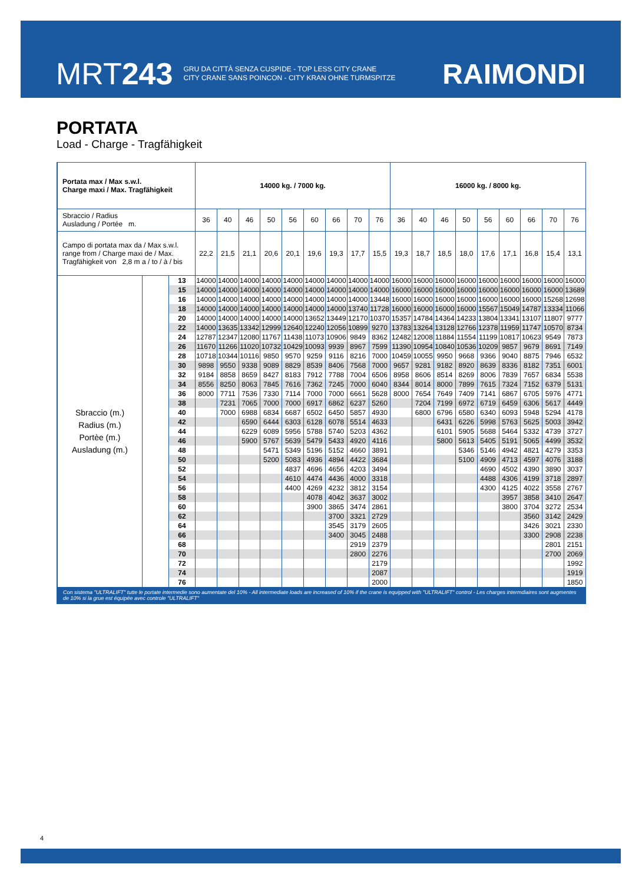MRT243
GRU DA CITTÀ SENZA CUSPIDE - TOP LESS CITY CRANE
CITY CRANE SANS POINCON - CITY KRAN OHNE TURMSPITZE
RAIMONDI
PORTATA
Load - Charge - Tragfähigkeit
| Portata max / Max s.w.l. Charge maxi / Max. Tragfähigkeit | | | 14000 kg. / 7000 kg. | | | | | | | | | 16000 kg. / 8000 kg. | | | | | | | | |
| Sbraccio / Radius Ausladung / Portée m. | | | 36 | 40 | 46 | 50 | 56 | 60 | 66 | 70 | 76 | 36 | 40 | 46 | 50 | 56 | 60 | 66 | 70 | 76 |
| Campo di portata max da / Max s.w.l. range from / Charge maxi de / Max. Tragfähigkeit von 2,8 m a / to / à / bis | | | 22,2 | 21,5 | 21,1 | 20,6 | 20,1 | 19,6 | 19,3 | 17,7 | 15,5 | 19,3 | 18,7 | 18,5 | 18,0 | 17,6 | 17,1 | 16,8 | 15,4 | 13,1 |
| Sbraccio (m.) Radius (m.) Portèe (m.) Ausladung (m.) | | 13 | 14000 | 14000 | 14000 | 14000 | 14000 | 14000 | 14000 | 14000 | 14000 | 16000 | 16000 | 16000 | 16000 | 16000 | 16000 | 16000 | 16000 | 16000 |
| | | 15 | 14000 | 14000 | 14000 | 14000 | 14000 | 14000 | 14000 | 14000 | 14000 | 16000 | 16000 | 16000 | 16000 | 16000 | 16000 | 16000 | 16000 | 13689 |
| | | 16 | 14000 | 14000 | 14000 | 14000 | 14000 | 14000 | 14000 | 14000 | 13448 | 16000 | 16000 | 16000 | 16000 | 16000 | 16000 | 16000 | 15268 | 12698 |
| | | 18 | 14000 | 14000 | 14000 | 14000 | 14000 | 14000 | 14000 | 13740 | 11728 | 16000 | 16000 | 16000 | 16000 | 15567 | 15049 | 14787 | 13334 | 11066 |
| | | 20 | 14000 | 14000 | 14000 | 14000 | 14000 | 13652 | 13449 | 12170 | 10370 | 15357 | 14784 | 14364 | 14233 | 13804 | 13341 | 13107 | 11807 | 9777 |
| | | 22 | 14000 | 13635 | 13342 | 12999 | 12640 | 12240 | 12056 | 10899 | 9270 | 13783 | 13264 | 13128 | 12766 | 12378 | 11959 | 11747 | 10570 | 8734 |
| | | 24 | 12787 | 12347 | 12080 | 11767 | 11438 | 11073 | 10906 | 9849 | 8362 | 12482 | 12008 | 11884 | 11554 | 11199 | 10817 | 10623 | 9549 | 7873 |
| | | 26 | 11670 | 11266 | 11020 | 10732 | 10429 | 10093 | 9939 | 8967 | 7599 | 11390 | 10954 | 10840 | 10536 | 10209 | 9857 | 9679 | 8691 | 7149 |
| | | 28 | 10718 | 10344 | 10116 | 9850 | 9570 | 9259 | 9116 | 8216 | 7000 | 10459 | 10055 | 9950 | 9668 | 9366 | 9040 | 8875 | 7946 | 6532 |
| | | 30 | 9898 | 9550 | 9338 | 9089 | 8829 | 8539 | 8406 | 7568 | 7000 | 9657 | 9281 | 9182 | 8920 | 8639 | 8336 | 8182 | 7351 | 6001 |
| | | 32 | 9184 | 8858 | 8659 | 8427 | 8183 | 7912 | 7788 | 7004 | 6506 | 8958 | 8606 | 8514 | 8269 | 8006 | 7839 | 7657 | 6834 | 5538 |
| | | 34 | 8556 | 8250 | 8063 | 7845 | 7616 | 7362 | 7245 | 7000 | 6040 | 8344 | 8014 | 8000 | 7899 | 7615 | 7324 | 7152 | 6379 | 5131 |
| | | 36 | 8000 | 7711 | 7536 | 7330 | 7114 | 7000 | 7000 | 6661 | 5628 | 8000 | 7654 | 7649 | 7409 | 7141 | 6867 | 6705 | 5976 | 4771 |
| | | 38 | | 7231 | 7065 | 7000 | 7000 | 6917 | 6862 | 6237 | 5260 | | 7204 | 7199 | 6972 | 6719 | 6459 | 6306 | 5617 | 4449 |
| | | 40 | | 7000 | 6988 | 6834 | 6687 | 6502 | 6450 | 5857 | 4930 | | 6800 | 6796 | 6580 | 6340 | 6093 | 5948 | 5294 | 4178 |
| | | 42 | | | 6590 | 6444 | 6303 | 6128 | 6078 | 5514 | 4633 | | | 6431 | 6226 | 5998 | 5763 | 5625 | 5003 | 3942 |
| | | 44 | | | 6229 | 6089 | 5956 | 5788 | 5740 | 5203 | 4362 | | | 6101 | 5905 | 5688 | 5464 | 5332 | 4739 | 3727 |
| | | 46 | | | 5900 | 5767 | 5639 | 5479 | 5433 | 4920 | 4116 | | | 5800 | 5613 | 5405 | 5191 | 5065 | 4499 | 3532 |
| | | 48 | | | | 5471 | 5349 | 5196 | 5152 | 4660 | 3891 | | | | 5346 | 5146 | 4942 | 4821 | 4279 | 3353 |
| | | 50 | | | | 5200 | 5083 | 4936 | 4894 | 4422 | 3684 | | | | 5100 | 4909 | 4713 | 4597 | 4076 | 3188 |
| | | 52 | | | | | 4837 | 4696 | 4656 | 4203 | 3494 | | | | | 4690 | 4502 | 4390 | 3890 | 3037 |
| | | 54 | | | | | 4610 | 4474 | 4436 | 4000 | 3318 | | | | | 4488 | 4306 | 4199 | 3718 | 2897 |
| | | 56 | | | | | 4400 | 4269 | 4232 | 3812 | 3154 | | | | | 4300 | 4125 | 4022 | 3558 | 2767 |
| | | 58 | | | | | | 4078 | 4042 | 3637 | 3002 | | | | | | 3957 | 3858 | 3410 | 2647 |
| | | 60 | | | | | | 3900 | 3865 | 3474 | 2861 | | | | | | 3800 | 3704 | 3272 | 2534 |
| | | 62 | | | | | | | 3700 | 3321 | 2729 | | | | | | | 3560 | 3142 | 2429 |
| | | 64 | | | | | | | 3545 | 3179 | 2605 | | | | | | | 3426 | 3021 | 2330 |
| | | 66 | | | | | | | 3400 | 3045 | 2488 | | | | | | | 3300 | 2908 | 2238 |
| | | 68 | | | | | | | | 2919 | 2379 | | | | | | | | 2801 | 2151 |
| | | 70 | | | | | | | | 2800 | 2276 | | | | | | | | 2700 | 2069 |
| | | 72 | | | | | | | | | 2179 | | | | | | | | | 1992 |
| | | 74 | | | | | | | | | 2087 | | | | | | | | | 1919 |
| | | 76 | | | | | | | | | 2000 | | | | | | | | | 1850 |
Con sistema "ULTRALIFT" tutte le portate intermedie sono aumentate del 10% - All intermediate loads are increased of 10% if the crane is equipped with "ULTRALIFT" control - Les charges intermdiaires sont augmentes de 10% si la grue est équipée avec controle "ULTRALIFT"
4